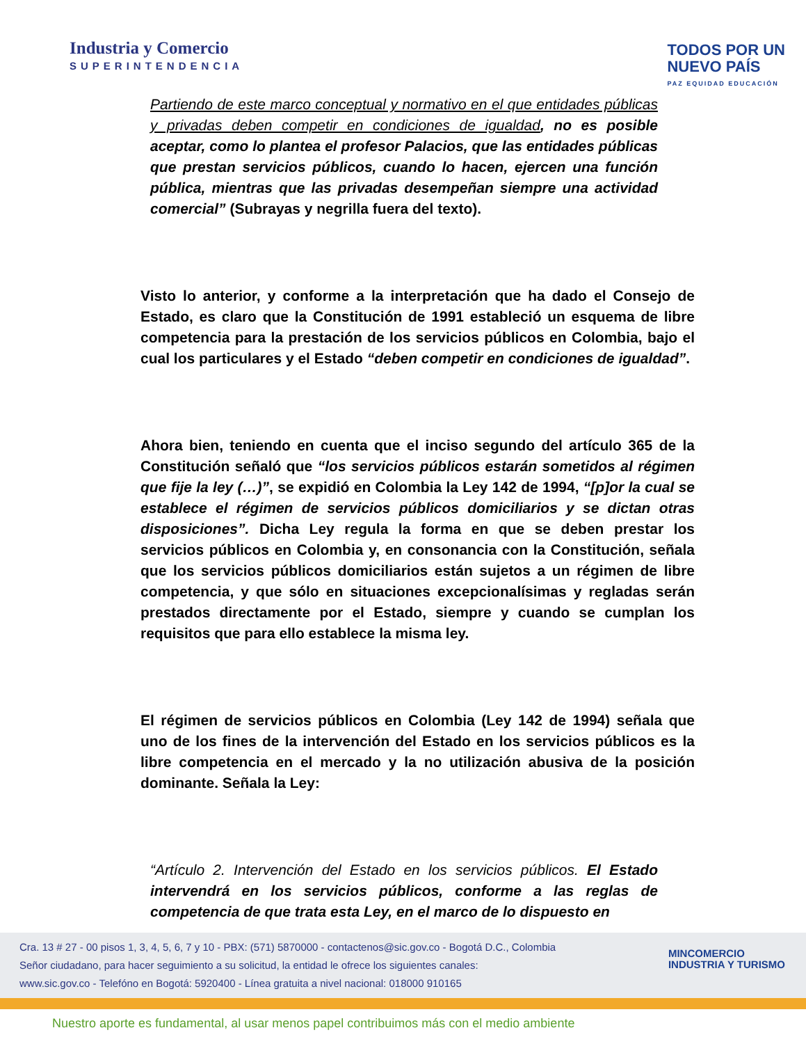Industria y Comercio
SUPERINTENDENCIA
TODOS POR UN
NUEVO PAÍS
PAZ EQUIDAD EDUCACIÓN
Partiendo de este marco conceptual y normativo en el que entidades públicas y privadas deben competir en condiciones de igualdad, no es posible aceptar, como lo plantea el profesor Palacios, que las entidades públicas que prestan servicios públicos, cuando lo hacen, ejercen una función pública, mientras que las privadas desempeñan siempre una actividad comercial” (Subrayas y negrilla fuera del texto).
Visto lo anterior, y conforme a la interpretación que ha dado el Consejo de Estado, es claro que la Constitución de 1991 estableció un esquema de libre competencia para la prestación de los servicios públicos en Colombia, bajo el cual los particulares y el Estado “deben competir en condiciones de igualdad”.
Ahora bien, teniendo en cuenta que el inciso segundo del artículo 365 de la Constitución señaló que “los servicios públicos estarán sometidos al régimen que fije la ley (…)”, se expidió en Colombia la Ley 142 de 1994, “[p]or la cual se establece el régimen de servicios públicos domiciliarios y se dictan otras disposiciones”. Dicha Ley regula la forma en que se deben prestar los servicios públicos en Colombia y, en consonancia con la Constitución, señala que los servicios públicos domiciliarios están sujetos a un régimen de libre competencia, y que sólo en situaciones excepcionalísimas y regladas serán prestados directamente por el Estado, siempre y cuando se cumplan los requisitos que para ello establece la misma ley.
El régimen de servicios públicos en Colombia (Ley 142 de 1994) señala que uno de los fines de la intervención del Estado en los servicios públicos es la libre competencia en el mercado y la no utilización abusiva de la posición dominante. Señala la Ley:
“Artículo 2. Intervención del Estado en los servicios públicos. El Estado intervendrá en los servicios públicos, conforme a las reglas de competencia de que trata esta Ley, en el marco de lo dispuesto en
Cra. 13 # 27 - 00 pisos 1, 3, 4, 5, 6, 7 y 10 - PBX: (571) 5870000 - contactenos@sic.gov.co - Bogotá D.C., Colombia
Señor ciudadano, para hacer seguimiento a su solicitud, la entidad le ofrece los siguientes canales:
www.sic.gov.co - Telefóno en Bogotá: 5920400 - Línea gratuita a nivel nacional: 018000 910165
MINCOMERCIO
INDUSTRIA Y TURISMO
Nuestro aporte es fundamental, al usar menos papel contribuimos más con el medio ambiente